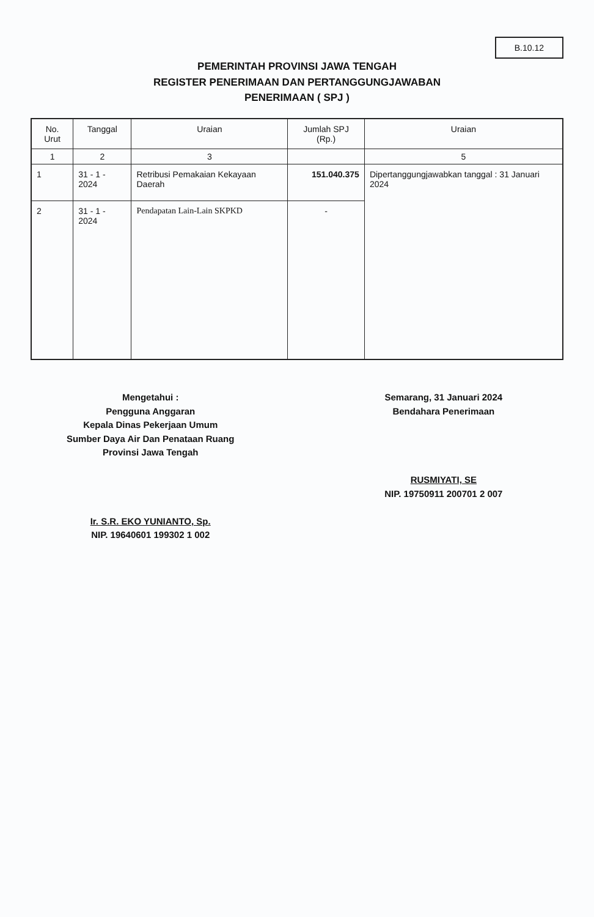B.10.12
PEMERINTAH PROVINSI JAWA TENGAH
REGISTER PENERIMAAN DAN PERTANGGUNGJAWABAN
PENERIMAAN ( SPJ )
| No. Urut | Tanggal | Uraian | Jumlah SPJ (Rp.) | Uraian |
| --- | --- | --- | --- | --- |
| 1 | 2 | 3 | | 5 |
| 1 | 31 - 1 - 2024 | Retribusi Pemakaian Kekayaan Daerah | 151.040.375 | Dipertanggungjawabkan tanggal : 31 Januari 2024 |
| 2 | 31 - 1 - 2024 | Pendapatan Lain-Lain SKPKD | - | |
Mengetahui :
Pengguna Anggaran
Kepala Dinas Pekerjaan Umum
Sumber Daya Air Dan Penataan Ruang
Provinsi Jawa Tengah
Ir. S.R. EKO YUNIANTO, Sp.
NIP. 19640601 199302 1 002
Semarang, 31 Januari 2024
Bendahara Penerimaan
RUSMIYATI, SE
NIP. 19750911 200701 2 007